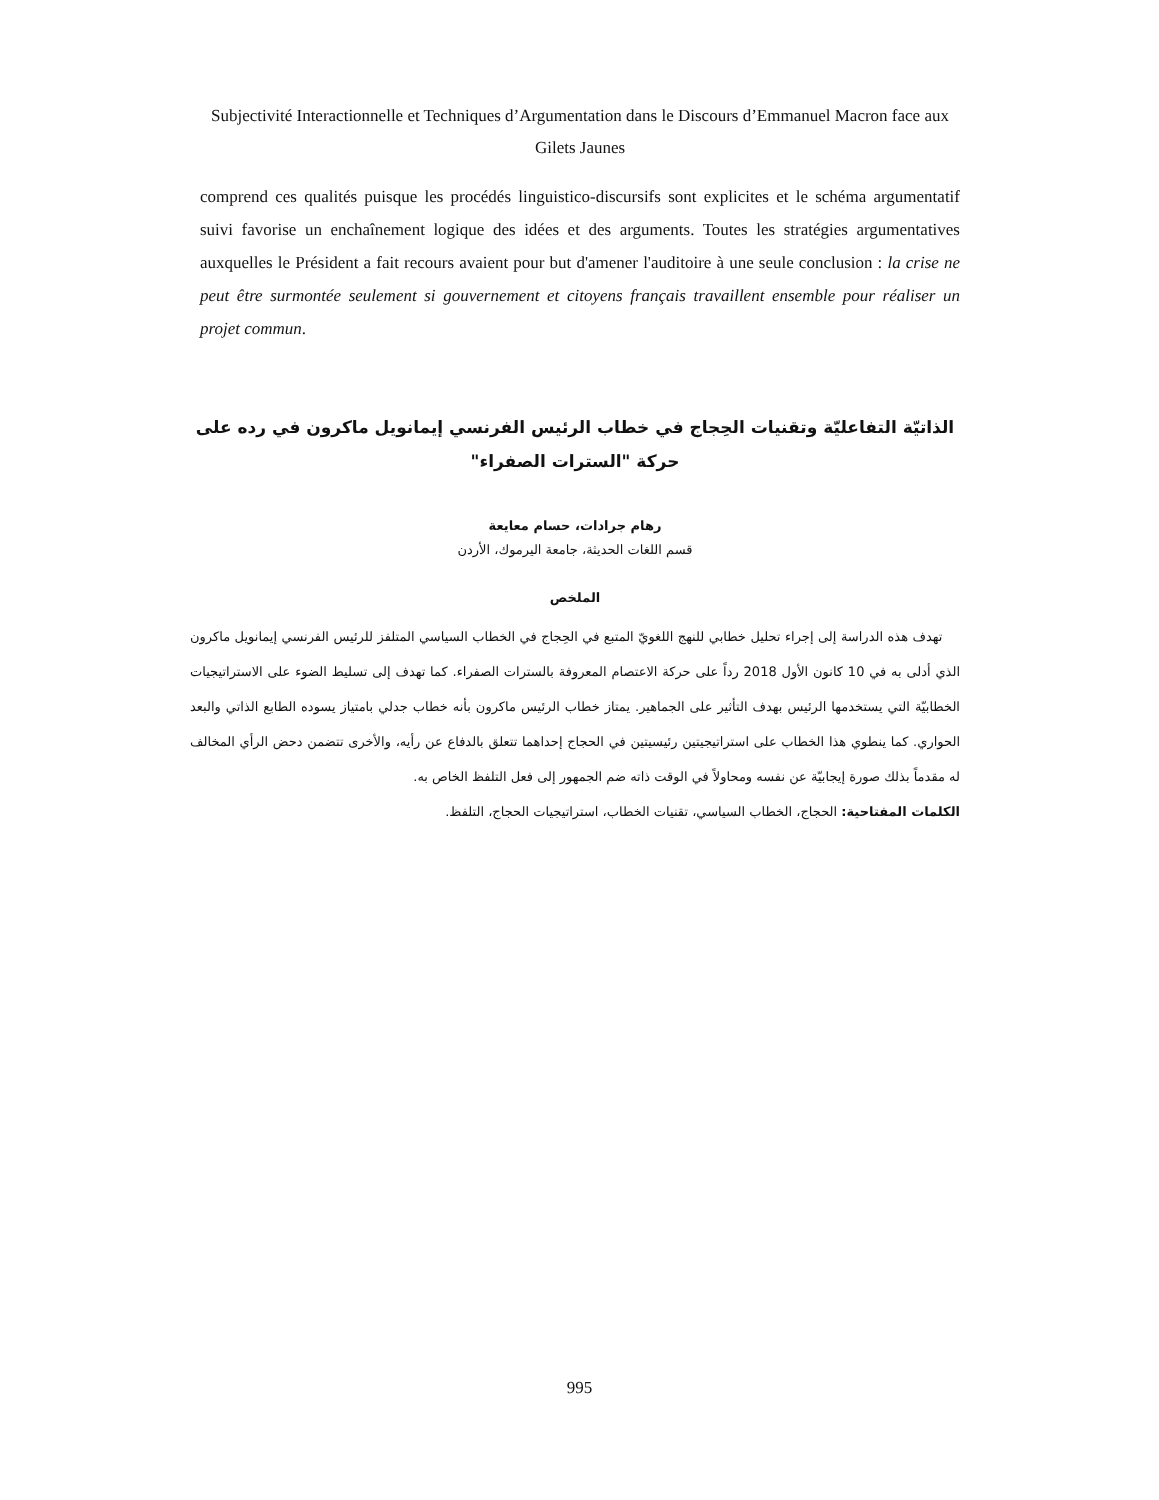Subjectivité Interactionnelle et Techniques d’Argumentation dans le Discours d’Emmanuel Macron face aux Gilets Jaunes
comprend ces qualités puisque les procédés linguistico-discursifs sont explicites et le schéma argumentatif suivi favorise un enchaînement logique des idées et des arguments. Toutes les stratégies argumentatives auxquelles le Président a fait recours avaient pour but d'amener l'auditoire à une seule conclusion : la crise ne peut être surmontée seulement si gouvernement et citoyens français travaillent ensemble pour réaliser un projet commun.
الذاتيّة التفاعليّة وتقنيات الحِجاج في خطاب الرئيس الفرنسي إيمانويل ماكرون في رده على حركة "السترات الصفراء"
رهام جرادات، حسام معايعة
قسم اللغات الحديثة، جامعة اليرموك، الأردن
الملخص
تهدف هذه الدراسة إلى إجراء تحليل خطابي للنهج اللغويّ المتبع في الحِجاج في الخطاب السياسي المتلفز للرئيس الفرنسي إيمانويل ماكرون الذي أدلى به في 10 كانون الأول 2018 رداً على حركة الاعتصام المعروفة بالسترات الصفراء. كما تهدف إلى تسليط الضوء على الاستراتيجيات الخطابيّة التي يستخدمها الرئيس بهدف التأثير على الجماهير. يمتاز خطاب الرئيس ماكرون بأنه خطاب جدلي بامتياز يسوده الطابع الذاتي والبعد الحواري. كما ينطوي هذا الخطاب على استراتيجيتين رئيسيتين في الحجاج إحداهما تتعلق بالدفاع عن رأيه، والأخرى تتضمن دحض الرأي المخالف له مقدماً بذلك صورة إيجابيّة عن نفسه ومحاولاً في الوقت ذاته ضم الجمهور إلى فعل التلفظ الخاص به.
الكلمات المفتاحية: الحجاج، الخطاب السياسي، تقنيات الخطاب، استراتيجيات الحجاج، التلفظ.
995